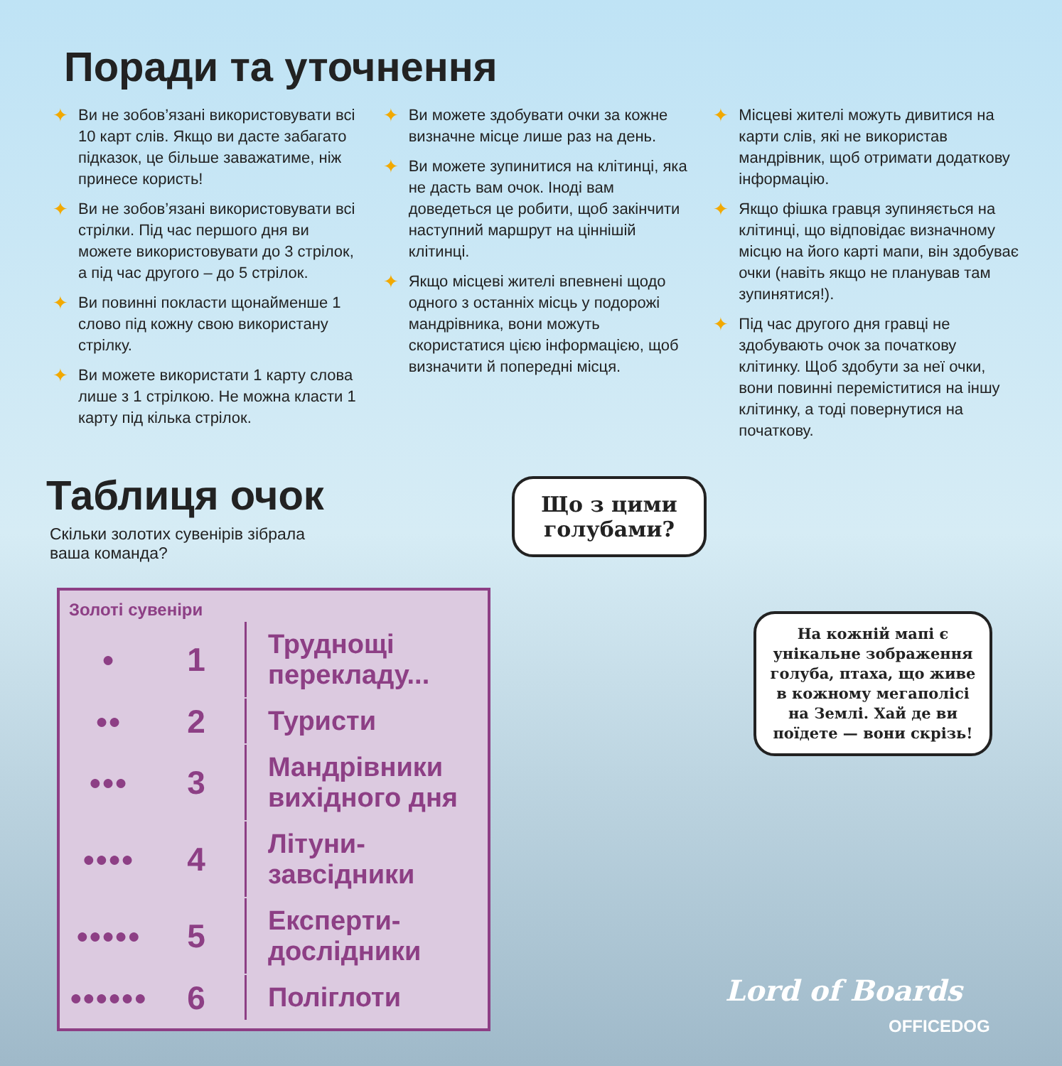Поради та уточнення
✦ Ви не зобов’язані використовувати всі 10 карт слів. Якщо ви дасте забагато підказок, це більше заважатиме, ніж принесе користь!
✦ Ви не зобов’язані використовувати всі стрілки. Під час першого дня ви можете використовувати до 3 стрілок, а під час другого – до 5 стрілок.
✦ Ви повинні покласти щонайменше 1 слово під кожну свою використану стрілку.
✦ Ви можете використати 1 карту слова лише з 1 стрілкою. Не можна класти 1 карту під кілька стрілок.
✦ Ви можете здобувати очки за кожне визначне місце лише раз на день.
✦ Ви можете зупинитися на клітинці, яка не дасть вам очок. Іноді вам доведеться це робити, щоб закінчити наступний маршрут на ціннішій клітинці.
✦ Якщо місцеві жителі впевнені щодо одного з останніх місць у подорожі мандрівника, вони можуть скористатися цією інформацією, щоб визначити й попередні місця.
✦ Місцеві жителі можуть дивитися на карти слів, які не використав мандрівник, щоб отримати додаткову інформацію.
✦ Якщо фішка гравця зупиняється на клітинці, що відповідає визначному місцю на його карті мапи, він здобуває очки (навіть якщо не планував там зупинятися!).
✦ Під час другого дня гравці не здобувають очок за початкову клітинку. Щоб здобути за неї очки, вони повинні переміститися на іншу клітинку, а тоді повернутися на початкову.
Таблиця очок
Скільки золотих сувенірів зібрала ваша команда?
| Золоті сувеніри | | |
| --- | --- | --- |
| ● | 1 | Труднощі перекладу... |
| ●● | 2 | Туристи |
| ●●● | 3 | Мандрівники вихідного дня |
| ●●●● | 4 | Літуни-завсідники |
| ●●●●● | 5 | Експерти-дослідники |
| ●●●●●● | 6 | Поліглоти |
Що з цими голубами?
На кожній мапі є унікальне зображення голуба, птаха, що живе в кожному мегаполісі на Землі. Хай де ви поїдете — вони скрізь!
Lord of Boards
OFFICEDOG